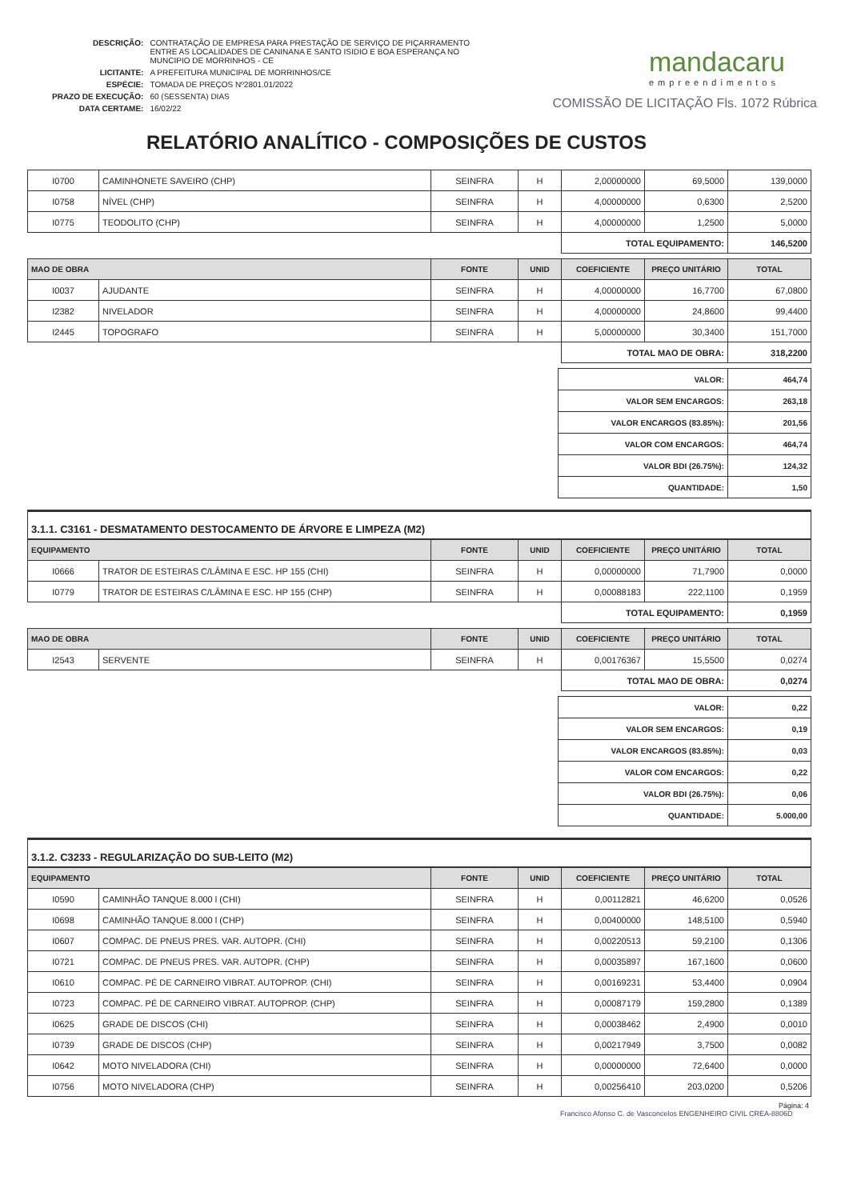| DESCRIÇÃO: | CONTRATAÇÃO DE EMPRESA PARA PRESTAÇÃO DE SERVIÇO DE PIÇARRAMENTO ENTRE AS LOCALIDADES DE CANINANA E SANTO ISIDIO E BOA ESPERANÇA NO MUNCIPIO DE MORRINHOS - CE |
| LICITANTE: | A PREFEITURA MUNICIPAL DE MORRINHOS/CE |
| ESPÉCIE: | TOMADA DE PREÇOS Nº2801.01/2022 |
| PRAZO DE EXECUÇÃO: | 60 (SESSENTA) DIAS |
| DATA CERTAME: | 16/02/22 |
mandacaru
empreendimentos
COMISSÃO DE LICITAÇÃO Fls. 1072 Rúbrica
RELATÓRIO ANALÍTICO - COMPOSIÇÕES DE CUSTOS
| I0700 | CAMINHONETE SAVEIRO (CHP) | SEINFRA | H | 2,00000000 | 69,5000 | 139,0000 |
| I0758 | NÍVEL (CHP) | SEINFRA | H | 4,00000000 | 0,6300 | 2,5200 |
| I0775 | TEODOLITO (CHP) | SEINFRA | H | 4,00000000 | 1,2500 | 5,0000 |
| | | | | TOTAL EQUIPAMENTO: | | 146,5200 |
| MAO DE OBRA | | FONTE | UNID | COEFICIENTE | PREÇO UNITÁRIO | TOTAL |
| --- | --- | --- | --- | --- | --- | --- |
| I0037 | AJUDANTE | SEINFRA | H | 4,00000000 | 16,7700 | 67,0800 |
| I2382 | NIVELADOR | SEINFRA | H | 4,00000000 | 24,8600 | 99,4400 |
| I2445 | TOPOGRAFO | SEINFRA | H | 5,00000000 | 30,3400 | 151,7000 |
| | | | | TOTAL MAO DE OBRA: | | 318,2200 |
| VALOR: | 464,74 |
| VALOR SEM ENCARGOS: | 263,18 |
| VALOR ENCARGOS (83.85%): | 201,56 |
| VALOR COM ENCARGOS: | 464,74 |
| VALOR BDI (26.75%): | 124,32 |
| QUANTIDADE: | 1,50 |
3.1.1. C3161 - DESMATAMENTO DESTOCAMENTO DE ÁRVORE E LIMPEZA (M2)
| EQUIPAMENTO | | FONTE | UNID | COEFICIENTE | PREÇO UNITÁRIO | TOTAL |
| --- | --- | --- | --- | --- | --- | --- |
| I0666 | TRATOR DE ESTEIRAS C/LÂMINA E ESC. HP 155 (CHI) | SEINFRA | H | 0,00000000 | 71,7900 | 0,0000 |
| I0779 | TRATOR DE ESTEIRAS C/LÂMINA E ESC. HP 155 (CHP) | SEINFRA | H | 0,00088183 | 222,1100 | 0,1959 |
| | | | | TOTAL EQUIPAMENTO: | | 0,1959 |
| MAO DE OBRA | | FONTE | UNID | COEFICIENTE | PREÇO UNITÁRIO | TOTAL |
| --- | --- | --- | --- | --- | --- | --- |
| I2543 | SERVENTE | SEINFRA | H | 0,00176367 | 15,5500 | 0,0274 |
| | | | | TOTAL MAO DE OBRA: | | 0,0274 |
| VALOR: | 0,22 |
| VALOR SEM ENCARGOS: | 0,19 |
| VALOR ENCARGOS (83.85%): | 0,03 |
| VALOR COM ENCARGOS: | 0,22 |
| VALOR BDI (26.75%): | 0,06 |
| QUANTIDADE: | 5.000,00 |
3.1.2. C3233 - REGULARIZAÇÃO DO SUB-LEITO (M2)
| EQUIPAMENTO | | FONTE | UNID | COEFICIENTE | PREÇO UNITÁRIO | TOTAL |
| --- | --- | --- | --- | --- | --- | --- |
| I0590 | CAMINHÃO TANQUE 8.000 l (CHI) | SEINFRA | H | 0,00112821 | 46,6200 | 0,0526 |
| I0698 | CAMINHÃO TANQUE 8.000 l (CHP) | SEINFRA | H | 0,00400000 | 148,5100 | 0,5940 |
| I0607 | COMPAC. DE PNEUS PRES. VAR. AUTOPR. (CHI) | SEINFRA | H | 0,00220513 | 59,2100 | 0,1306 |
| I0721 | COMPAC. DE PNEUS PRES. VAR. AUTOPR. (CHP) | SEINFRA | H | 0,00035897 | 167,1600 | 0,0600 |
| I0610 | COMPAC. PÉ DE CARNEIRO VIBRAT. AUTOPROP. (CHI) | SEINFRA | H | 0,00169231 | 53,4400 | 0,0904 |
| I0723 | COMPAC. PÉ DE CARNEIRO VIBRAT. AUTOPROP. (CHP) | SEINFRA | H | 0,00087179 | 159,2800 | 0,1389 |
| I0625 | GRADE DE DISCOS (CHI) | SEINFRA | H | 0,00038462 | 2,4900 | 0,0010 |
| I0739 | GRADE DE DISCOS (CHP) | SEINFRA | H | 0,00217949 | 3,7500 | 0,0082 |
| I0642 | MOTO NIVELADORA (CHI) | SEINFRA | H | 0,00000000 | 72,6400 | 0,0000 |
| I0756 | MOTO NIVELADORA (CHP) | SEINFRA | H | 0,00256410 | 203,0200 | 0,5206 |
Página: 4
Francisco Afonso C. de Vasconcelos ENGENHEIRO CIVIL CREA-8806D